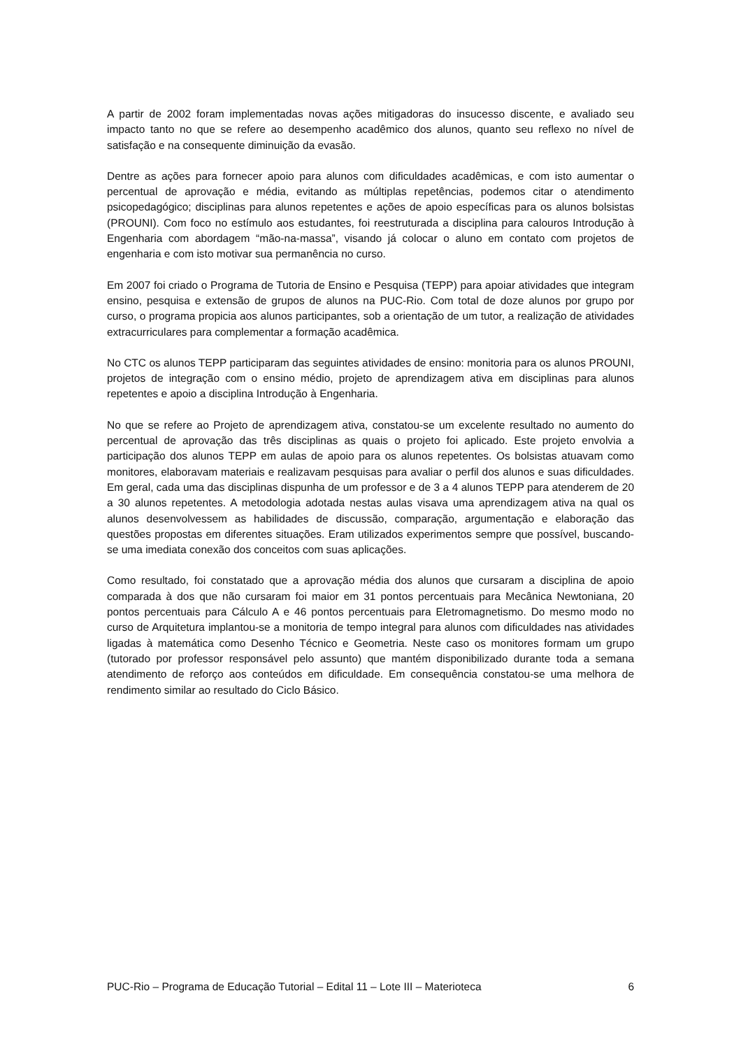A partir de 2002 foram implementadas novas ações mitigadoras do insucesso discente, e avaliado seu impacto tanto no que se refere ao desempenho acadêmico dos alunos, quanto seu reflexo no nível de satisfação e na consequente diminuição da evasão.
Dentre as ações para fornecer apoio para alunos com dificuldades acadêmicas, e com isto aumentar o percentual de aprovação e média, evitando as múltiplas repetências, podemos citar o atendimento psicopedagógico; disciplinas para alunos repetentes e ações de apoio específicas para os alunos bolsistas (PROUNI). Com foco no estímulo aos estudantes, foi reestruturada a disciplina para calouros Introdução à Engenharia com abordagem “mão-na-massa”, visando já colocar o aluno em contato com projetos de engenharia e com isto motivar sua permanência no curso.
Em 2007 foi criado o Programa de Tutoria de Ensino e Pesquisa (TEPP) para apoiar atividades que integram ensino, pesquisa e extensão de grupos de alunos na PUC-Rio. Com total de doze alunos por grupo por curso, o programa propicia aos alunos participantes, sob a orientação de um tutor, a realização de atividades extracurriculares para complementar a formação acadêmica.
No CTC os alunos TEPP participaram das seguintes atividades de ensino: monitoria para os alunos PROUNI, projetos de integração com o ensino médio, projeto de aprendizagem ativa em disciplinas para alunos repetentes e apoio a disciplina Introdução à Engenharia.
No que se refere ao Projeto de aprendizagem ativa, constatou-se um excelente resultado no aumento do percentual de aprovação das três disciplinas as quais o projeto foi aplicado. Este projeto envolvia a participação dos alunos TEPP em aulas de apoio para os alunos repetentes. Os bolsistas atuavam como monitores, elaboravam materiais e realizavam pesquisas para avaliar o perfil dos alunos e suas dificuldades. Em geral, cada uma das disciplinas dispunha de um professor e de 3 a 4 alunos TEPP para atenderem de 20 a 30 alunos repetentes. A metodologia adotada nestas aulas visava uma aprendizagem ativa na qual os alunos desenvolvessem as habilidades de discussão, comparação, argumentação e elaboração das questões propostas em diferentes situações. Eram utilizados experimentos sempre que possível, buscando-se uma imediata conexão dos conceitos com suas aplicações.
Como resultado, foi constatado que a aprovação média dos alunos que cursaram a disciplina de apoio comparada à dos que não cursaram foi maior em 31 pontos percentuais para Mecânica Newtoniana, 20 pontos percentuais para Cálculo A e 46 pontos percentuais para Eletromagnetismo. Do mesmo modo no curso de Arquitetura implantou-se a monitoria de tempo integral para alunos com dificuldades nas atividades ligadas à matemática como Desenho Técnico e Geometria. Neste caso os monitores formam um grupo (tutorado por professor responsável pelo assunto) que mantém disponibilizado durante toda a semana atendimento de reforço aos conteúdos em dificuldade. Em consequência constatou-se uma melhora de rendimento similar ao resultado do Ciclo Básico.
PUC-Rio – Programa de Educação Tutorial – Edital 11 – Lote III – Materioteca 6